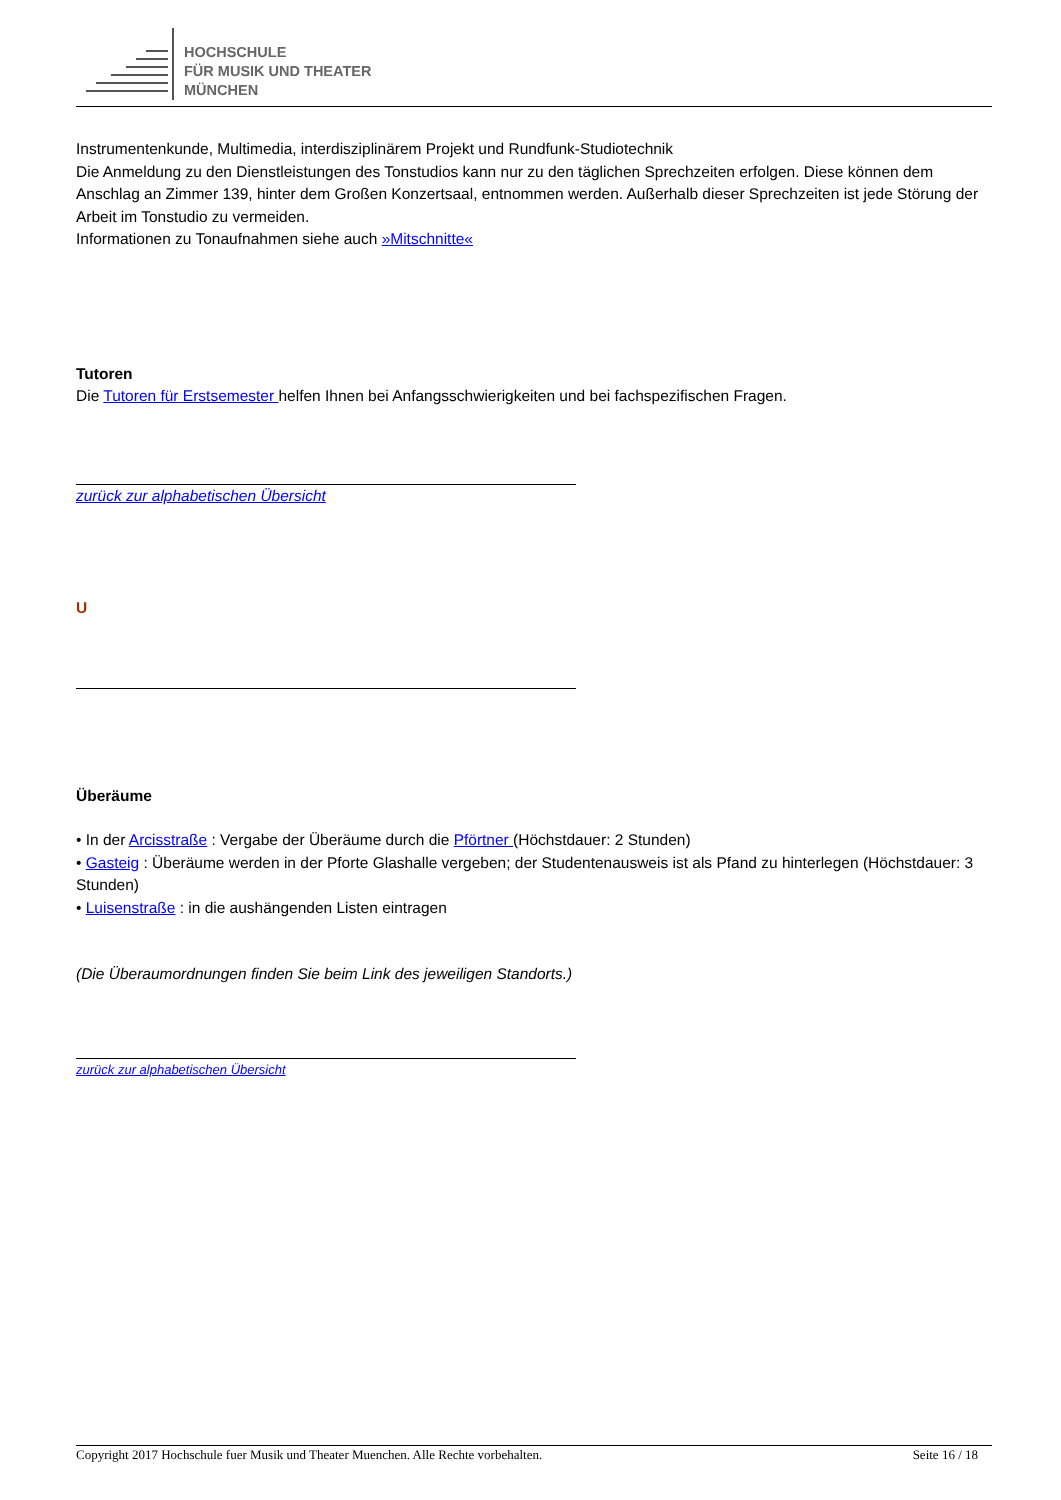HOCHSCHULE
FÜR MUSIK UND THEATER
MÜNCHEN
Instrumentenkunde, Multimedia, interdisziplinärem Projekt und Rundfunk-Studiotechnik
Die Anmeldung zu den Dienstleistungen des Tonstudios kann nur zu den täglichen Sprechzeiten erfolgen. Diese können dem Anschlag an Zimmer 139, hinter dem Großen Konzertsaal, entnommen werden. Außerhalb dieser Sprechzeiten ist jede Störung der Arbeit im Tonstudio zu vermeiden.
Informationen zu Tonaufnahmen siehe auch »Mitschnitte«
Tutoren
Die Tutoren für Erstsemester helfen Ihnen bei Anfangsschwierigkeiten und bei fachspezifischen Fragen.
zurück zur alphabetischen Übersicht
U
Überäume
• In der Arcisstraße : Vergabe der Überäume durch die Pförtner (Höchstdauer: 2 Stunden)
• Gasteig : Überäume werden in der Pforte Glashalle vergeben; der Studentenausweis ist als Pfand zu hinterlegen (Höchstdauer: 3 Stunden)
• Luisenstraße : in die aushängenden Listen eintragen
(Die Überaumordnungen finden Sie beim Link des jeweiligen Standorts.)
zurück zur alphabetischen Übersicht
Copyright 2017 Hochschule fuer Musik und Theater Muenchen. Alle Rechte vorbehalten. Seite 16 / 18